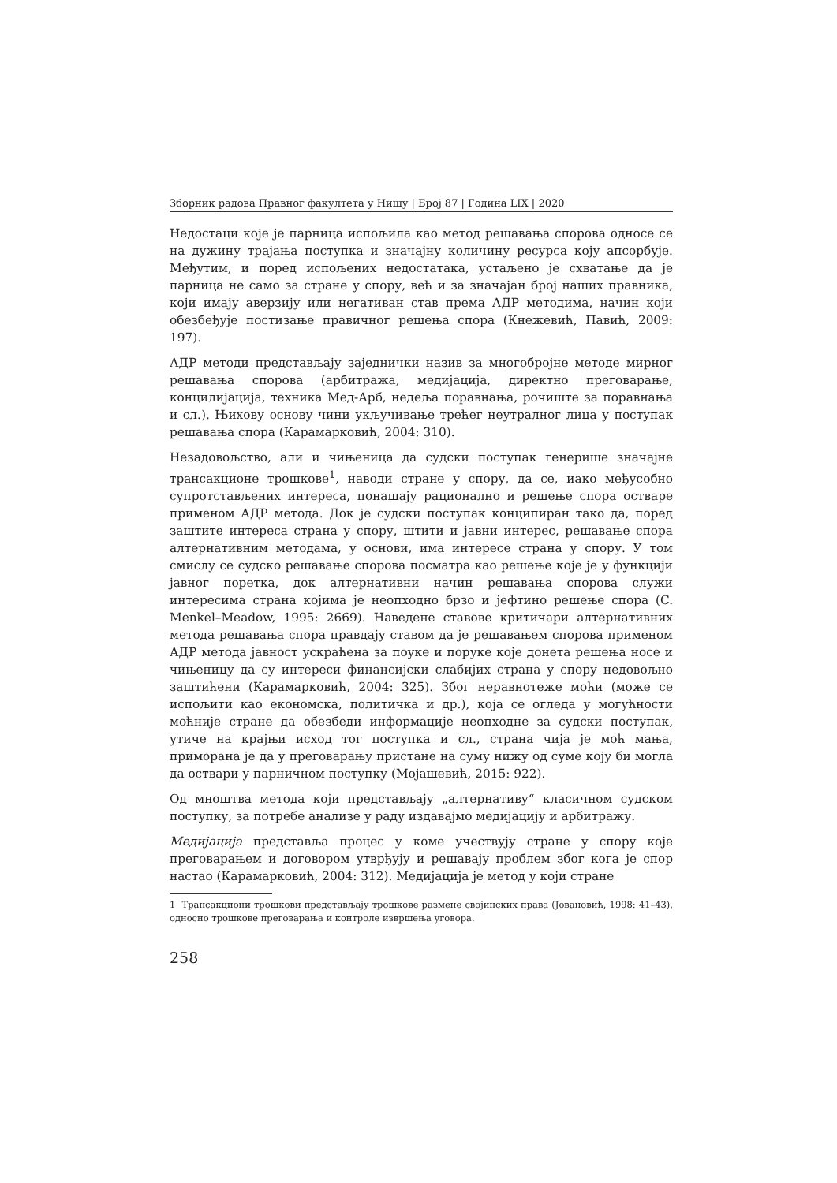Зборник радова Правног факултета у Нишу | Број 87 | Година LIX | 2020
Недостаци које је парница испољила као метод решавања спорова односе се на дужину трајања поступка и значајну количину ресурса коју апсорбује. Међутим, и поред испољених недостатака, устаљено је схватање да је парница не само за стране у спору, већ и за значајан број наших правника, који имају аверзију или негативан став према АДР методима, начин који обезбеђује постизање правичног решења спора (Кнежевић, Павић, 2009: 197).
АДР методи представљају заједнички назив за многобројне методе мирног решавања спорова (арбитража, медијација, директно преговарање, концилијација, техника Мед-Арб, недеља поравнања, рочиште за поравнања и сл.). Њихову основу чини укључивање трећег неутралног лица у поступак решавања спора (Карамарковић, 2004: 310).
Незадовољство, али и чињеница да судски поступак генерише значајне трансакционе трошкове<sup>1</sup>, наводи стране у спору, да се, иако међусобно супротстављених интереса, понашају рационално и решење спора остваре применом АДР метода. Док је судски поступак конципиран тако да, поред заштите интереса страна у спору, штити и јавни интерес, решавање спора алтернативним методама, у основи, има интересе страна у спору. У том смислу се судско решавање спорова посматра као решење које је у функцији јавног поретка, док алтернативни начин решавања спорова служи интересима страна којима је неопходно брзо и јефтино решење спора (C. Menkel–Meadow, 1995: 2669). Наведене ставове критичари алтернативних метода решавања спора правдају ставом да је решавањем спорова применом АДР метода јавност ускраћена за поуке и поруке које донета решења носе и чињеницу да су интереси финансијски слабијих страна у спору недовољно заштићени (Карамарковић, 2004: 325). Због неравнотеже моћи (може се испољити као економска, политичка и др.), која се огледа у могућности моћније стране да обезбеди информације неопходне за судски поступак, утиче на крајњи исход тог поступка и сл., страна чија је моћ мања, приморана је да у преговарању пристане на суму нижу од суме коју би могла да оствари у парничном поступку (Мојашевић, 2015: 922).
Од мноштва метода који представљају „алтернативу“ класичном судском поступку, за потребе анализе у раду издавајмо медијацију и арбитражу.
Медијација представља процес у коме учествују стране у спору које преговарањем и договором утврђују и решавају проблем због кога је спор настао (Карамарковић, 2004: 312). Медијација је метод у који стране
1 Трансакциони трошкови представљају трошкове размене својинских права (Јовановић, 1998: 41–43), односно трошкове преговарања и контроле извршења уговора.
258